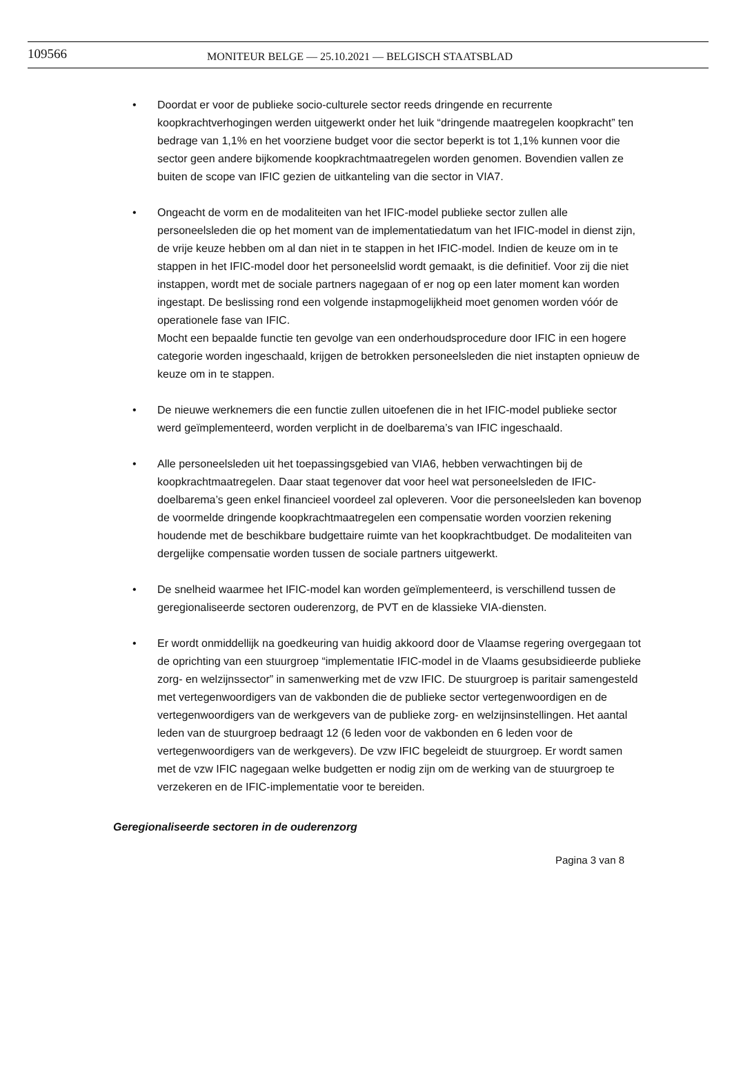109566
MONITEUR BELGE — 25.10.2021 — BELGISCH STAATSBLAD
• Doordat er voor de publieke socio-culturele sector reeds dringende en recurrente koopkrachtverhogingen werden uitgewerkt onder het luik “dringende maatregelen koopkracht” ten bedrage van 1,1% en het voorziene budget voor die sector beperkt is tot 1,1% kunnen voor die sector geen andere bijkomende koopkrachtmaatregelen worden genomen. Bovendien vallen ze buiten de scope van IFIC gezien de uitkanteling van die sector in VIA7.
• Ongeacht de vorm en de modaliteiten van het IFIC-model publieke sector zullen alle personeelsleden die op het moment van de implementatiedatum van het IFIC-model in dienst zijn, de vrije keuze hebben om al dan niet in te stappen in het IFIC-model. Indien de keuze om in te stappen in het IFIC-model door het personeelslid wordt gemaakt, is die definitief. Voor zij die niet instappen, wordt met de sociale partners nagegaan of er nog op een later moment kan worden ingestapt. De beslissing rond een volgende instapmogelijkheid moet genomen worden vóór de operationele fase van IFIC.
Mocht een bepaalde functie ten gevolge van een onderhoudsprocedure door IFIC in een hogere categorie worden ingeschaald, krijgen de betrokken personeelsleden die niet instapten opnieuw de keuze om in te stappen.
• De nieuwe werknemers die een functie zullen uitoefenen die in het IFIC-model publieke sector werd geïmplementeerd, worden verplicht in de doelbarema’s van IFIC ingeschaald.
• Alle personeelsleden uit het toepassingsgebied van VIA6, hebben verwachtingen bij de koopkrachtmaatregelen. Daar staat tegenover dat voor heel wat personeelsleden de IFIC-doelbarema’s geen enkel financieel voordeel zal opleveren. Voor die personeelsleden kan bovenop de voormelde dringende koopkrachtmaatregelen een compensatie worden voorzien rekening houdende met de beschikbare budgettaire ruimte van het koopkrachtbudget. De modaliteiten van dergelijke compensatie worden tussen de sociale partners uitgewerkt.
• De snelheid waarmee het IFIC-model kan worden geïmplementeerd, is verschillend tussen de geregionaliseerde sectoren ouderenzorg, de PVT en de klassieke VIA-diensten.
• Er wordt onmiddellijk na goedkeuring van huidig akkoord door de Vlaamse regering overgegaan tot de oprichting van een stuurgroep “implementatie IFIC-model in de Vlaams gesubsidieerde publieke zorg- en welzijnssector” in samenwerking met de vzw IFIC. De stuurgroep is paritair samengesteld met vertegenwoordigers van de vakbonden die de publieke sector vertegenwoordigen en de vertegenwoordigers van de werkgevers van de publieke zorg- en welzijnsinstellingen. Het aantal leden van de stuurgroep bedraagt 12 (6 leden voor de vakbonden en 6 leden voor de vertegenwoordigers van de werkgevers). De vzw IFIC begeleidt de stuurgroep. Er wordt samen met de vzw IFIC nagegaan welke budgetten er nodig zijn om de werking van de stuurgroep te verzekeren en de IFIC-implementatie voor te bereiden.
Geregionaliseerde sectoren in de ouderenzorg
Pagina 3 van 8